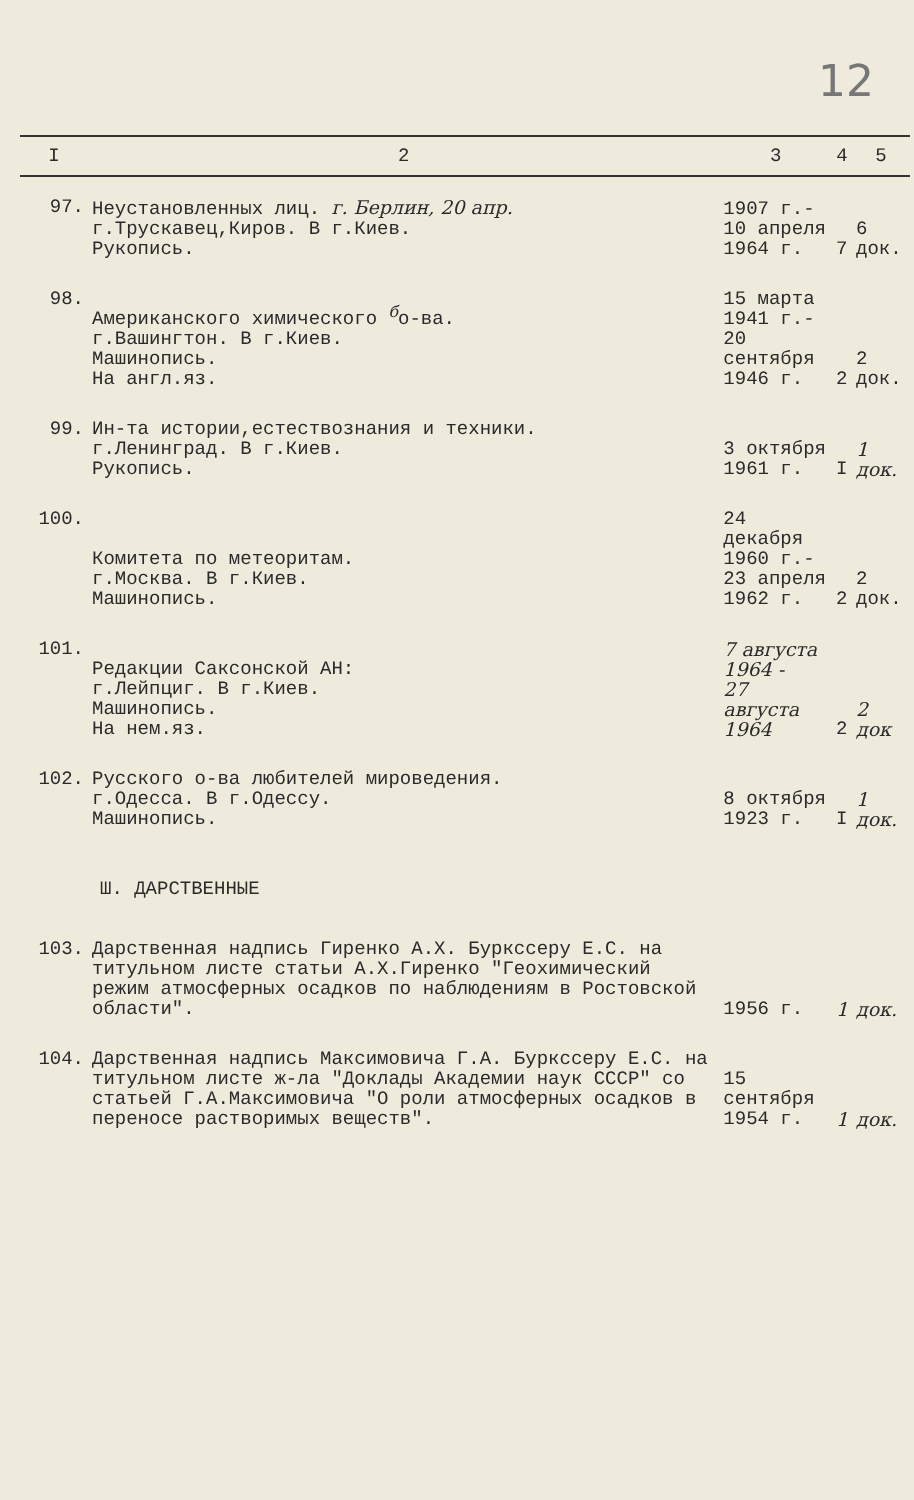12
| I | 2 | 3 | 4 | 5 |
| --- | --- | --- | --- | --- |
| 97. | Неустановленных лиц. г. Берлин, 20 апр. г.Трускавец,Киров. В г.Киев. Рукопись. | 1907 г.- 10 апреля 1964 г. | 7 | 6 док. |
| 98. | Американского химического <sup>б</sup>о-ва. г.Вашингтон. В г.Киев. Машинопись. На англ.яз. | 15 марта 1941 г.- 20 сентября 1946 г. | 2 | 2 док. |
| 99. | Ин-та истории,естествознания и техники. г.Ленинград. В г.Киев. Рукопись. | 3 октября 1961 г. | I | 1 док. |
| 100. | Комитета по метеоритам. г.Москва. В г.Киев. Машинопись. | 24 декабря 1960 г.- 23 апреля 1962 г. | 2 | 2 док. |
| 101. | Редакции Саксонской АН: г.Лейпциг. В г.Киев. Машинопись. На нем.яз. | 7 августа 1964 - 27 августа 1964 | 2 | 2 док |
| 102. | Русского о-ва любителей мироведения. г.Одесса. В г.Одессу. Машинопись. | 8 октября 1923 г. | I | 1 док. |
| Ш. ДАРСТВЕННЫЕ | | | | |
| 103. | Дарственная надпись Гиренко А.Х. Буркссеру Е.С. на титульном листе статьи А.Х.Гиренко "Геохимический режим атмосферных осадков по наблюдениям в Ростовской области". | 1956 г. | 1 | док. |
| 104. | Дарственная надпись Максимовича Г.А. Буркссеру Е.С. на титульном листе ж-ла "Доклады Академии наук СССР" со статьей Г.А.Максимовича "О роли атмосферных осадков в переносе растворимых веществ". | 15 сентября 1954 г. | 1 | док. |